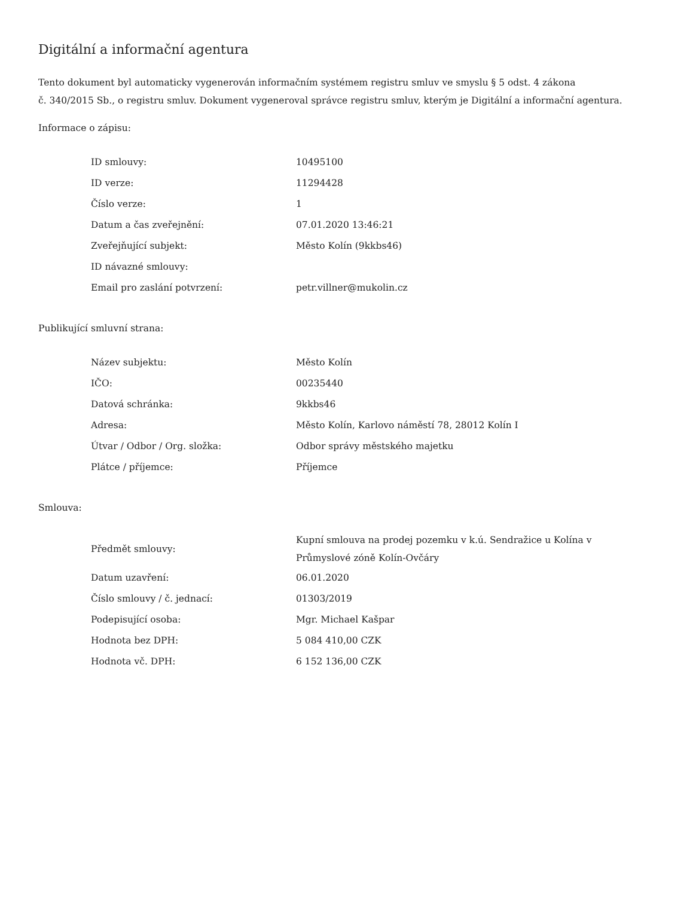Digitální a informační agentura
Tento dokument byl automaticky vygenerován informačním systémem registru smluv ve smyslu § 5 odst. 4 zákona
č. 340/2015 Sb., o registru smluv. Dokument vygeneroval správce registru smluv, kterým je Digitální a informační agentura.
Informace o zápisu:
| ID smlouvy: | 10495100 |
| ID verze: | 11294428 |
| Číslo verze: | 1 |
| Datum a čas zveřejnění: | 07.01.2020 13:46:21 |
| Zveřejňující subjekt: | Město Kolín (9kkbs46) |
| ID návazné smlouvy: | |
| Email pro zaslání potvrzení: | petr.villner@mukolin.cz |
Publikující smluvní strana:
| Název subjektu: | Město Kolín |
| IČO: | 00235440 |
| Datová schránka: | 9kkbs46 |
| Adresa: | Město Kolín, Karlovo náměstí 78, 28012 Kolín I |
| Útvar / Odbor / Org. složka: | Odbor správy městského majetku |
| Plátce / příjemce: | Příjemce |
Smlouva:
| Předmět smlouvy: | Kupní smlouva na prodej pozemku v k.ú. Sendražice u Kolína v Průmyslové zóně Kolín-Ovčáry |
| Datum uzavření: | 06.01.2020 |
| Číslo smlouvy / č. jednací: | 01303/2019 |
| Podepisující osoba: | Mgr. Michael Kašpar |
| Hodnota bez DPH: | 5 084 410,00 CZK |
| Hodnota vč. DPH: | 6 152 136,00 CZK |